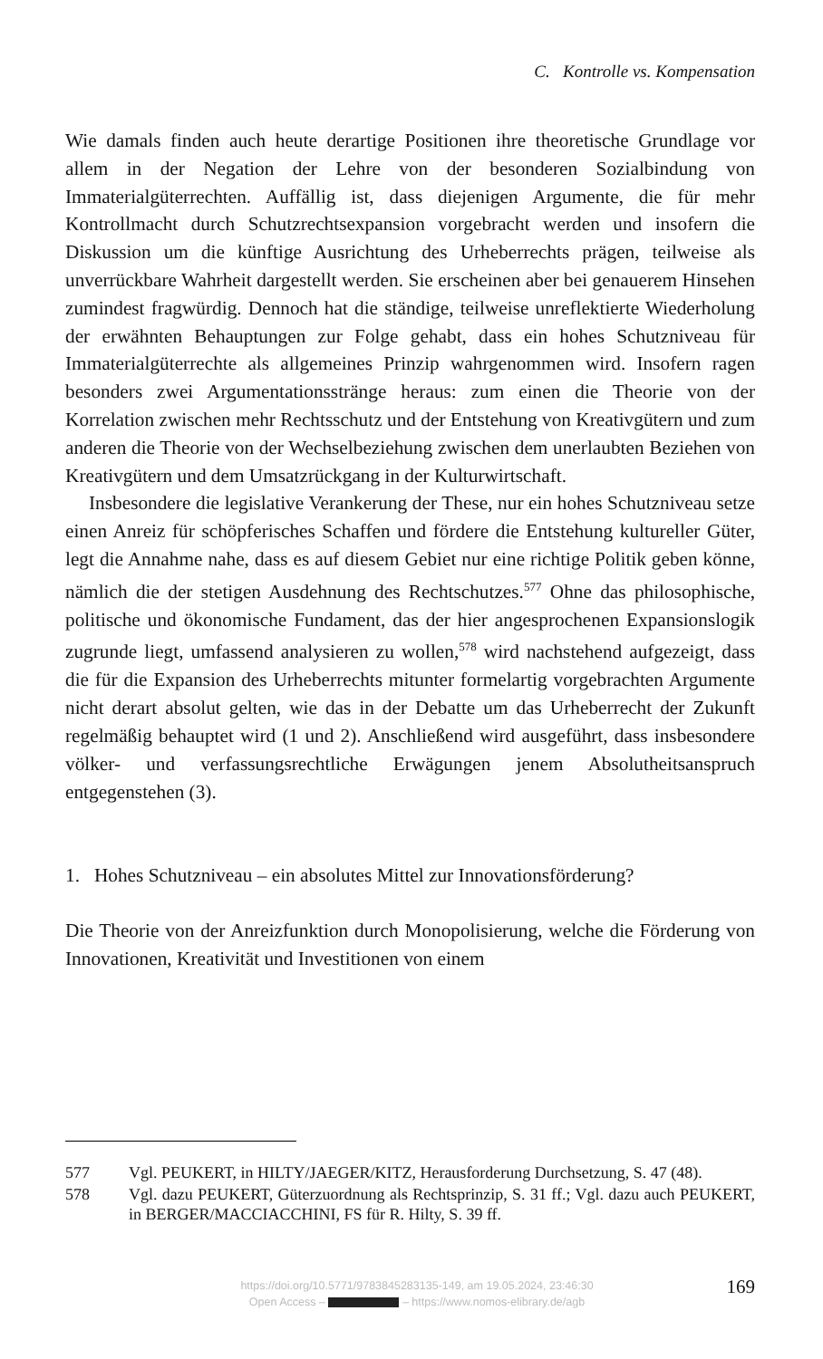C. Kontrolle vs. Kompensation
Wie damals finden auch heute derartige Positionen ihre theoretische Grundlage vor allem in der Negation der Lehre von der besonderen Sozialbindung von Immaterialgüterrechten. Auffällig ist, dass diejenigen Argumente, die für mehr Kontrollmacht durch Schutzrechtsexpansion vorgebracht werden und insofern die Diskussion um die künftige Ausrichtung des Urheberrechts prägen, teilweise als unverrückbare Wahrheit dargestellt werden. Sie erscheinen aber bei genauerem Hinsehen zumindest fragwürdig. Dennoch hat die ständige, teilweise unreflektierte Wiederholung der erwähnten Behauptungen zur Folge gehabt, dass ein hohes Schutzniveau für Immaterialgüterrechte als allgemeines Prinzip wahrgenommen wird. Insofern ragen besonders zwei Argumentationsstränge heraus: zum einen die Theorie von der Korrelation zwischen mehr Rechtsschutz und der Entstehung von Kreativgütern und zum anderen die Theorie von der Wechselbeziehung zwischen dem unerlaubten Beziehen von Kreativgütern und dem Umsatzrückgang in der Kulturwirtschaft.
Insbesondere die legislative Verankerung der These, nur ein hohes Schutzniveau setze einen Anreiz für schöpferisches Schaffen und fördere die Entstehung kultureller Güter, legt die Annahme nahe, dass es auf diesem Gebiet nur eine richtige Politik geben könne, nämlich die der stetigen Ausdehnung des Rechtschutzes.<sup>577</sup> Ohne das philosophische, politische und ökonomische Fundament, das der hier angesprochenen Expansionslogik zugrunde liegt, umfassend analysieren zu wollen,<sup>578</sup> wird nachstehend aufgezeigt, dass die für die Expansion des Urheberrechts mitunter formelartig vorgebrachten Argumente nicht derart absolut gelten, wie das in der Debatte um das Urheberrecht der Zukunft regelmäßig behauptet wird (1 und 2). Anschließend wird ausgeführt, dass insbesondere völker- und verfassungsrechtliche Erwägungen jenem Absolutheitsanspruch entgegenstehen (3).
1. Hohes Schutzniveau – ein absolutes Mittel zur Innovationsförderung?
Die Theorie von der Anreizfunktion durch Monopolisierung, welche die Förderung von Innovationen, Kreativität und Investitionen von einem
577 Vgl. PEUKERT, in HILTY/JAEGER/KITZ, Herausforderung Durchsetzung, S. 47 (48).
578 Vgl. dazu PEUKERT, Güterzuordnung als Rechtsprinzip, S. 31 ff.; Vgl. dazu auch PEUKERT, in BERGER/MACCIACCHINI, FS für R. Hilty, S. 39 ff.
https://doi.org/10.5771/9783845283135-149, am 19.05.2024, 23:46:30
Open Access – – https://www.nomos-elibrary.de/agb
169